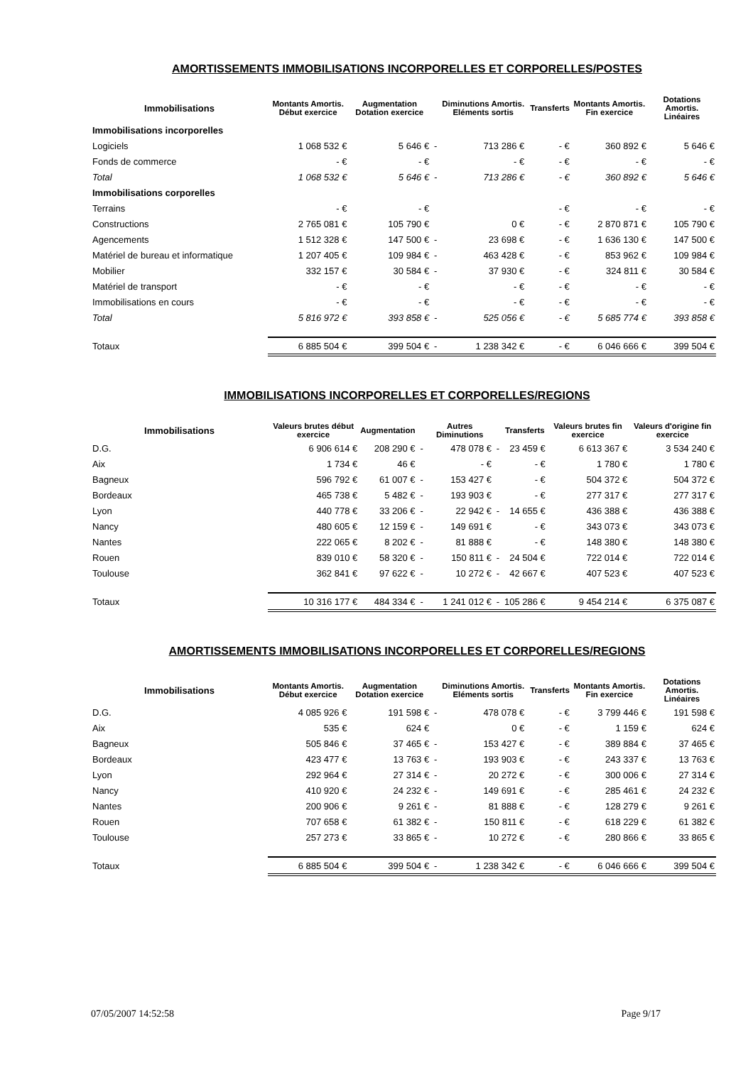AMORTISSEMENTS IMMOBILISATIONS INCORPORELLES ET CORPORELLES/POSTES
| Immobilisations | Montants Amortis. Début exercice | Augmentation Dotation exercice | | Diminutions Amortis. Eléments sortis | | Transferts | Montants Amortis. Fin exercice | Dotations Amortis. Linéaires |
| --- | --- | --- | --- | --- | --- | --- | --- | --- |
| Immobilisations incorporelles | | | | | | | | |
| Logiciels | 1 068 532 € | 5 646 € | - | 713 286 € | | - € | 360 892 € | 5 646 € |
| Fonds de commerce | - € | - € | | - € | | - € | - € | - € |
| Total | 1 068 532 € | 5 646 € | - | 713 286 € | | - € | 360 892 € | 5 646 € |
| Immobilisations corporelles | | | | | | | | |
| Terrains | - € | - € | | | | - € | - € | - € |
| Constructions | 2 765 081 € | 105 790 € | | 0 € | | - € | 2 870 871 € | 105 790 € |
| Agencements | 1 512 328 € | 147 500 € | - | 23 698 € | | - € | 1 636 130 € | 147 500 € |
| Matériel de bureau et informatique | 1 207 405 € | 109 984 € | - | 463 428 € | | - € | 853 962 € | 109 984 € |
| Mobilier | 332 157 € | 30 584 € | - | 37 930 € | | - € | 324 811 € | 30 584 € |
| Matériel de transport | - € | - € | | - € | | - € | - € | - € |
| Immobilisations en cours | - € | - € | | - € | | - € | - € | - € |
| Total | 5 816 972 € | 393 858 € | - | 525 056 € | | - € | 5 685 774 € | 393 858 € |
| Totaux | 6 885 504 € | 399 504 € | - | 1 238 342 € | | - € | 6 046 666 € | 399 504 € |
IMMOBILISATIONS INCORPORELLES ET CORPORELLES/REGIONS
| Immobilisations | Valeurs brutes début exercice | Augmentation | | Autres Diminutions | | Transferts | Valeurs brutes fin exercice | Valeurs d'origine fin exercice |
| --- | --- | --- | --- | --- | --- | --- | --- | --- |
| D.G. | 6 906 614 € | 208 290 € | - | 478 078 € | - | 23 459 € | 6 613 367 € | 3 534 240 € |
| Aix | 1 734 € | 46 € | | - € | | - € | 1 780 € | 1 780 € |
| Bagneux | 596 792 € | 61 007 € | - | 153 427 € | | - € | 504 372 € | 504 372 € |
| Bordeaux | 465 738 € | 5 482 € | - | 193 903 € | | - € | 277 317 € | 277 317 € |
| Lyon | 440 778 € | 33 206 € | - | 22 942 € | - | 14 655 € | 436 388 € | 436 388 € |
| Nancy | 480 605 € | 12 159 € | - | 149 691 € | | - € | 343 073 € | 343 073 € |
| Nantes | 222 065 € | 8 202 € | - | 81 888 € | | - € | 148 380 € | 148 380 € |
| Rouen | 839 010 € | 58 320 € | - | 150 811 € | - | 24 504 € | 722 014 € | 722 014 € |
| Toulouse | 362 841 € | 97 622 € | - | 10 272 € | - | 42 667 € | 407 523 € | 407 523 € |
| Totaux | 10 316 177 € | 484 334 € | - | 1 241 012 € | - | 105 286 € | 9 454 214 € | 6 375 087 € |
AMORTISSEMENTS IMMOBILISATIONS INCORPORELLES ET CORPORELLES/REGIONS
| Immobilisations | Montants Amortis. Début exercice | Augmentation Dotation exercice | | Diminutions Amortis. Eléments sortis | | Transferts | Montants Amortis. Fin exercice | Dotations Amortis. Linéaires |
| --- | --- | --- | --- | --- | --- | --- | --- | --- |
| D.G. | 4 085 926 € | 191 598 € | - | 478 078 € | | - € | 3 799 446 € | 191 598 € |
| Aix | 535 € | 624 € | | 0 € | | - € | 1 159 € | 624 € |
| Bagneux | 505 846 € | 37 465 € | - | 153 427 € | | - € | 389 884 € | 37 465 € |
| Bordeaux | 423 477 € | 13 763 € | - | 193 903 € | | - € | 243 337 € | 13 763 € |
| Lyon | 292 964 € | 27 314 € | - | 20 272 € | | - € | 300 006 € | 27 314 € |
| Nancy | 410 920 € | 24 232 € | - | 149 691 € | | - € | 285 461 € | 24 232 € |
| Nantes | 200 906 € | 9 261 € | - | 81 888 € | | - € | 128 279 € | 9 261 € |
| Rouen | 707 658 € | 61 382 € | - | 150 811 € | | - € | 618 229 € | 61 382 € |
| Toulouse | 257 273 € | 33 865 € | - | 10 272 € | | - € | 280 866 € | 33 865 € |
| Totaux | 6 885 504 € | 399 504 € | - | 1 238 342 € | | - € | 6 046 666 € | 399 504 € |
07/05/2007 14:52:58 Page 9/17